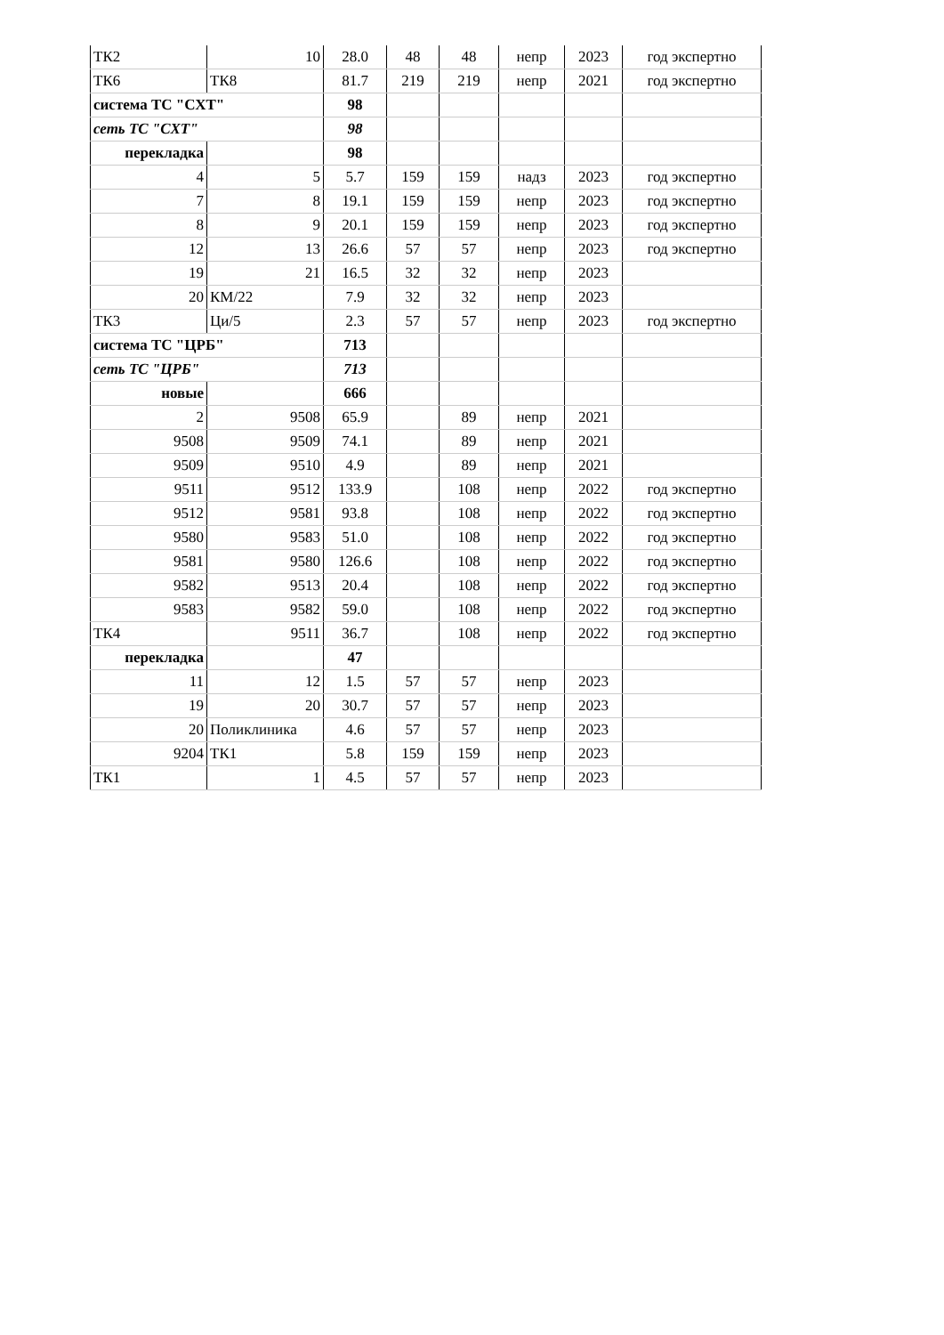| ТК2 | 10 | 28.0 | 48 | 48 | непр | 2023 | год экспертно |
| ТК6 | ТК8 | 81.7 | 219 | 219 | непр | 2021 | год экспертно |
| система ТС "СХТ" | | 98 | | | | | |
| сеть ТС "СХТ" | | 98 | | | | | |
| перекладка | | 98 | | | | | |
| 4 | 5 | 5.7 | 159 | 159 | надз | 2023 | год экспертно |
| 7 | 8 | 19.1 | 159 | 159 | непр | 2023 | год экспертно |
| 8 | 9 | 20.1 | 159 | 159 | непр | 2023 | год экспертно |
| 12 | 13 | 26.6 | 57 | 57 | непр | 2023 | год экспертно |
| 19 | 21 | 16.5 | 32 | 32 | непр | 2023 | |
| 20 | КМ/22 | 7.9 | 32 | 32 | непр | 2023 | |
| ТК3 | Ци/5 | 2.3 | 57 | 57 | непр | 2023 | год экспертно |
| система ТС "ЦРБ" | | 713 | | | | | |
| сеть ТС "ЦРБ" | | 713 | | | | | |
| новые | | 666 | | | | | |
| 2 | 9508 | 65.9 | | 89 | непр | 2021 | |
| 9508 | 9509 | 74.1 | | 89 | непр | 2021 | |
| 9509 | 9510 | 4.9 | | 89 | непр | 2021 | |
| 9511 | 9512 | 133.9 | | 108 | непр | 2022 | год экспертно |
| 9512 | 9581 | 93.8 | | 108 | непр | 2022 | год экспертно |
| 9580 | 9583 | 51.0 | | 108 | непр | 2022 | год экспертно |
| 9581 | 9580 | 126.6 | | 108 | непр | 2022 | год экспертно |
| 9582 | 9513 | 20.4 | | 108 | непр | 2022 | год экспертно |
| 9583 | 9582 | 59.0 | | 108 | непр | 2022 | год экспертно |
| ТК4 | 9511 | 36.7 | | 108 | непр | 2022 | год экспертно |
| перекладка | | 47 | | | | | |
| 11 | 12 | 1.5 | 57 | 57 | непр | 2023 | |
| 19 | 20 | 30.7 | 57 | 57 | непр | 2023 | |
| 20 | Поликлиника | 4.6 | 57 | 57 | непр | 2023 | |
| 9204 | ТК1 | 5.8 | 159 | 159 | непр | 2023 | |
| ТК1 | 1 | 4.5 | 57 | 57 | непр | 2023 | |